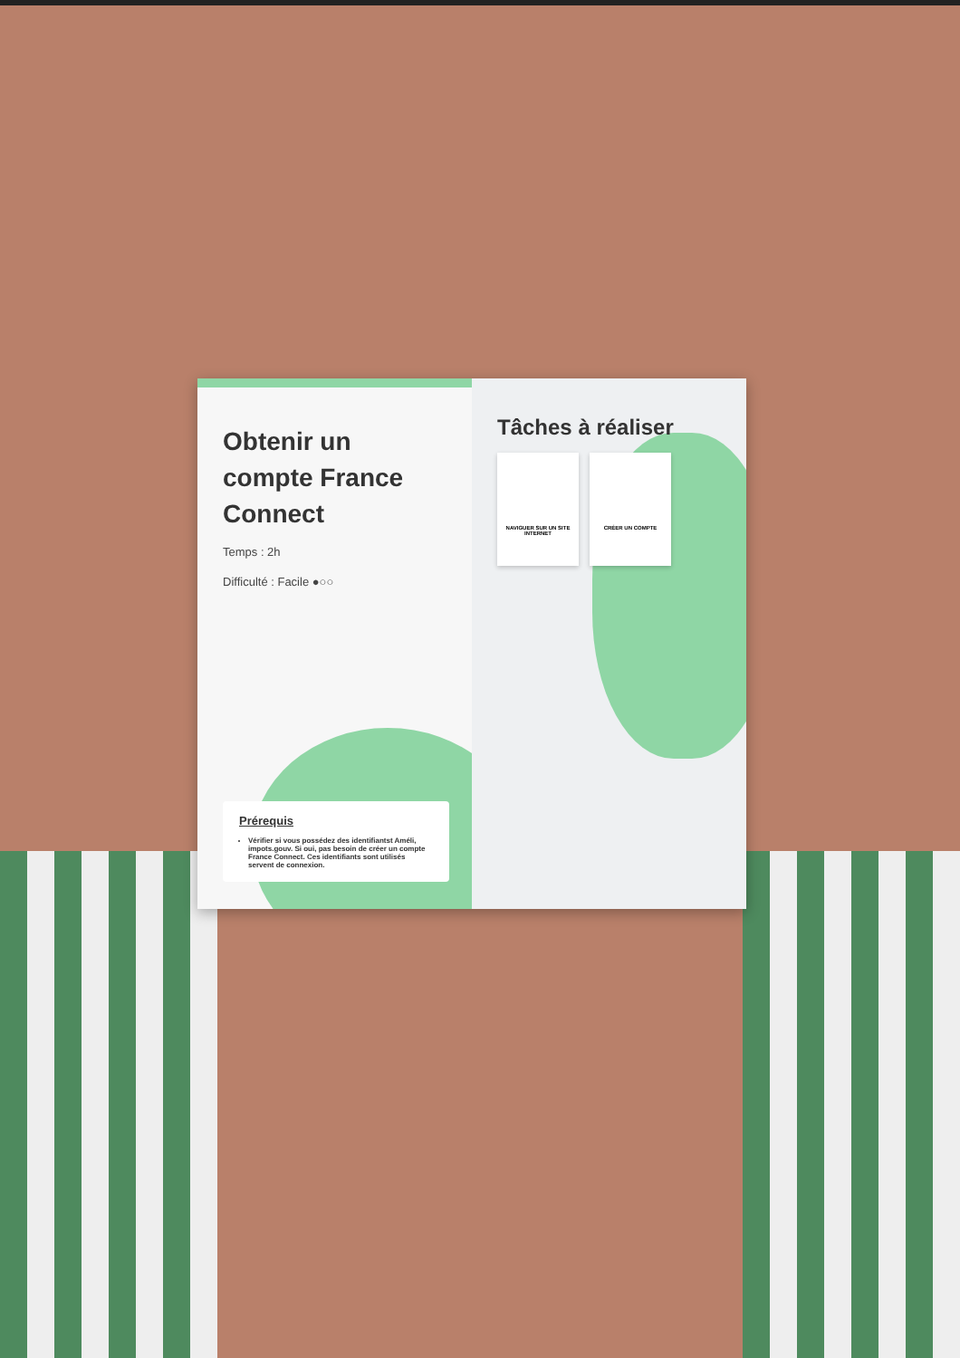Obtenir un compte France Connect
Temps : 2h
Difficulté : Facile ●○○
Prérequis
Vérifier si vous possédez des identifiantst Améli, impots.gouv. Si oui, pas besoin de créer un compte France Connect. Ces identifiants sont utilisés servent de connexion.
Tâches à réaliser
NAVIGUER SUR UN SITE INTERNET
CRÉER UN COMPTE